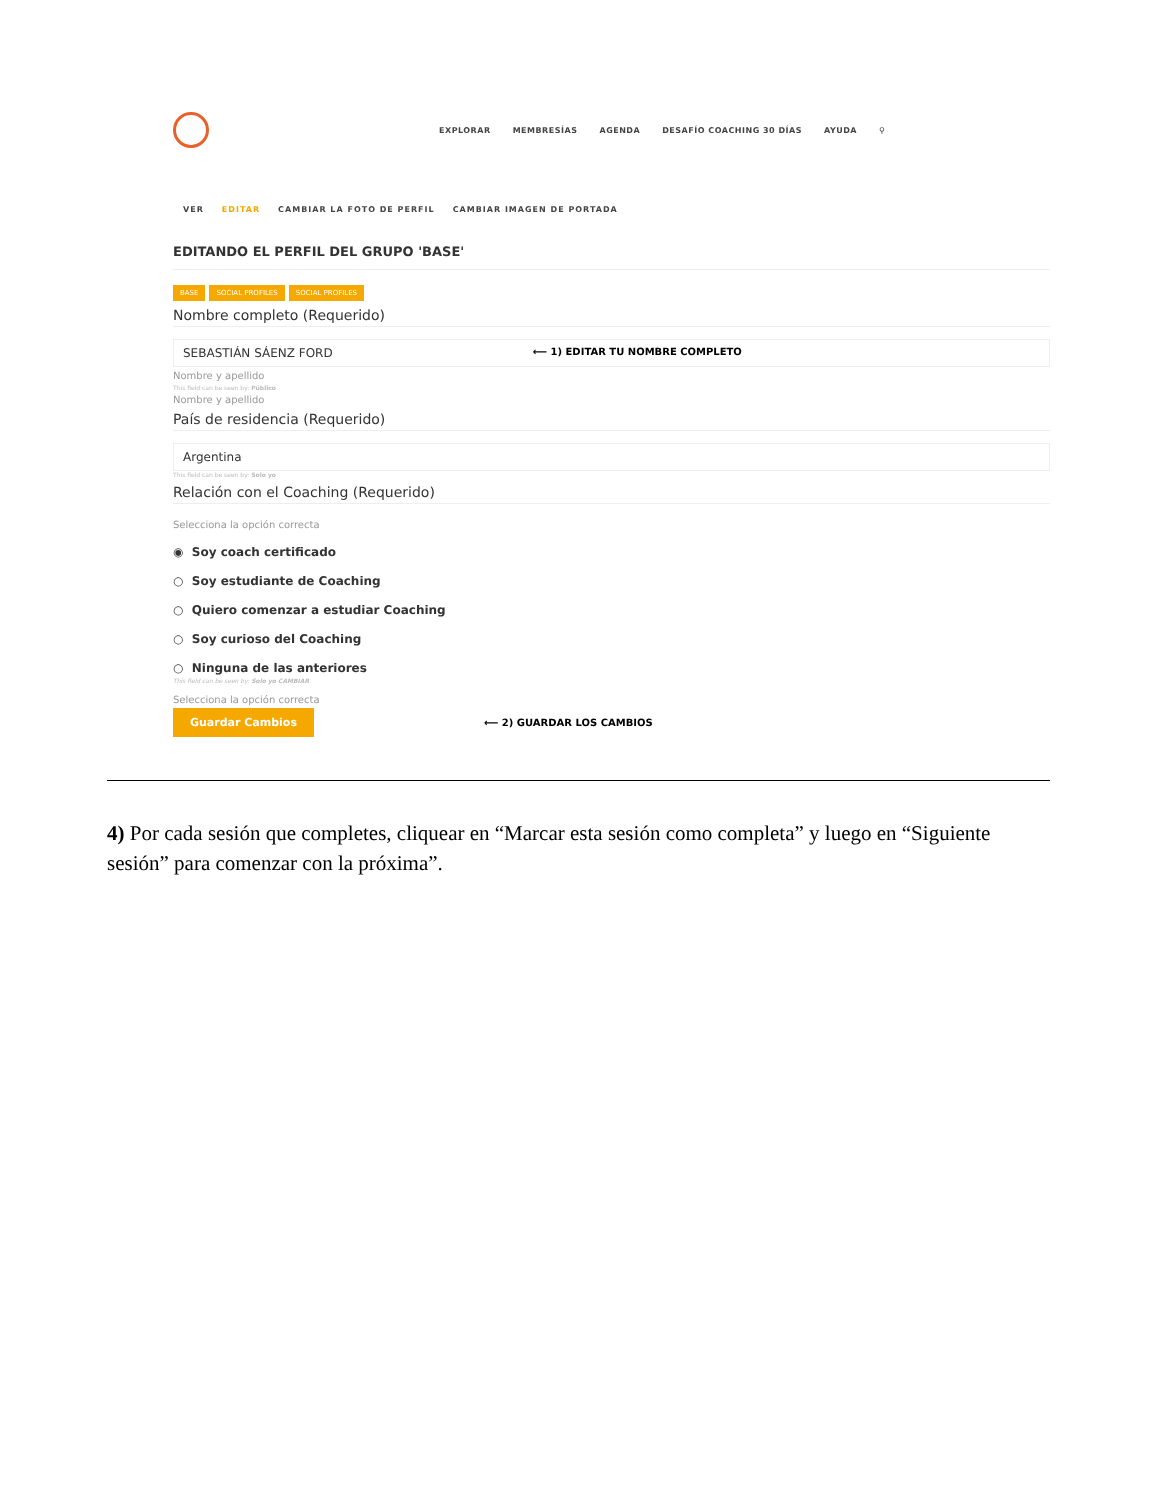EXPLORAR MEMBRESÍAS AGENDA DESAFÍO COACHING 30 DÍAS AYUDA ⚲
VER EDITAR CAMBIAR LA FOTO DE PERFIL CAMBIAR IMAGEN DE PORTADA
EDITANDO EL PERFIL DEL GRUPO 'BASE'
BASE SOCIAL PROFILES SOCIAL PROFILES
Nombre completo (Requerido)
SEBASTIÁN SÁENZ FORD ⟵ 1) EDITAR TU NOMBRE COMPLETO
Nombre y apellido
This field can be seen by: Público
Nombre y apellido
País de residencia (Requerido)
Argentina
This field can be seen by: Solo yo
Relación con el Coaching (Requerido)
Selecciona la opción correcta
◉ Soy coach certificado
○ Soy estudiante de Coaching
○ Quiero comenzar a estudiar Coaching
○ Soy curioso del Coaching
○ Ninguna de las anteriores
This field can be seen by: Solo yo CAMBIAR
Selecciona la opción correcta
Guardar Cambios ⟵ 2) GUARDAR LOS CAMBIOS
4) Por cada sesión que completes, cliquear en “Marcar esta sesión como completa” y luego en “Siguiente sesión” para comenzar con la próxima”.